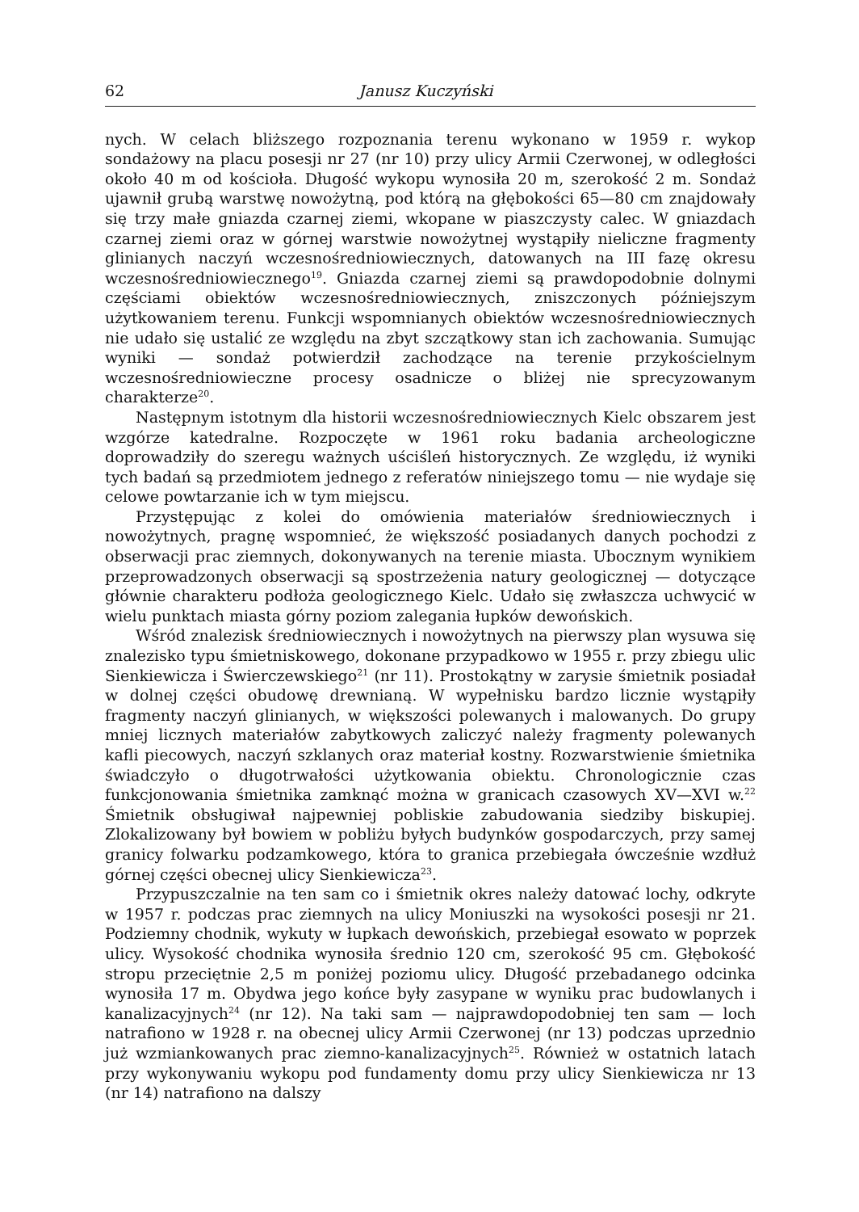62 Janusz Kuczyński
nych. W celach bliższego rozpoznania terenu wykonano w 1959 r. wykop sondażowy na placu posesji nr 27 (nr 10) przy ulicy Armii Czerwonej, w odległości około 40 m od kościoła. Długość wykopu wynosiła 20 m, szerokość 2 m. Sondaż ujawnił grubą warstwę nowożytną, pod którą na głębokości 65—80 cm znajdowały się trzy małe gniazda czarnej ziemi, wkopane w piaszczysty calec. W gniazdach czarnej ziemi oraz w górnej warstwie nowożytnej wystąpiły nieliczne fragmenty glinianych naczyń wczesnośredniowiecznych, datowanych na III fazę okresu wczesnośredniowiecznego<sup>19</sup>. Gniazda czarnej ziemi są prawdopodobnie dolnymi częściami obiektów wczesnośredniowiecznych, zniszczonych późniejszym użytkowaniem terenu. Funkcji wspomnianych obiektów wczesnośredniowiecznych nie udało się ustalić ze względu na zbyt szczątkowy stan ich zachowania. Sumując wyniki — sondaż potwierdził zachodzące na terenie przykościelnym wczesnośredniowieczne procesy osadnicze o bliżej nie sprecyzowanym charakterze<sup>20</sup>.
Następnym istotnym dla historii wczesnośredniowiecznych Kielc obszarem jest wzgórze katedralne. Rozpoczęte w 1961 roku badania archeologiczne doprowadziły do szeregu ważnych uściśleń historycznych. Ze względu, iż wyniki tych badań są przedmiotem jednego z referatów niniejszego tomu — nie wydaje się celowe powtarzanie ich w tym miejscu.
Przystępując z kolei do omówienia materiałów średniowiecznych i nowożytnych, pragnę wspomnieć, że większość posiadanych danych pochodzi z obserwacji prac ziemnych, dokonywanych na terenie miasta. Ubocznym wynikiem przeprowadzonych obserwacji są spostrzeżenia natury geologicznej — dotyczące głównie charakteru podłoża geologicznego Kielc. Udało się zwłaszcza uchwycić w wielu punktach miasta górny poziom zalegania łupków dewońskich.
Wśród znalezisk średniowiecznych i nowożytnych na pierwszy plan wysuwa się znalezisko typu śmietniskowego, dokonane przypadkowo w 1955 r. przy zbiegu ulic Sienkiewicza i Świerczewskiego<sup>21</sup> (nr 11). Prostokątny w zarysie śmietnik posiadał w dolnej części obudowę drewnianą. W wypełnisku bardzo licznie wystąpiły fragmenty naczyń glinianych, w większości polewanych i malowanych. Do grupy mniej licznych materiałów zabytkowych zaliczyć należy fragmenty polewanych kafli piecowych, naczyń szklanych oraz materiał kostny. Rozwarstwienie śmietnika świadczyło o długotrwałości użytkowania obiektu. Chronologicznie czas funkcjonowania śmietnika zamknąć można w granicach czasowych XV—XVI w.<sup>22</sup> Śmietnik obsługiwał najpewniej poblis­kie zabudowania siedziby biskupiej. Zlokalizowany był bowiem w pobliżu byłych budynków gospodarczych, przy samej granicy folwarku podzamkowego, która to granica przebiegała ówcześnie wzdłuż górnej części obecnej ulicy Sienkiewicza<sup>23</sup>.
Przypuszczalnie na ten sam co i śmietnik okres należy datować lochy, odkryte w 1957 r. podczas prac ziemnych na ulicy Moniuszki na wysokości posesji nr 21. Podziemny chodnik, wykuty w łupkach dewońskich, przebiegał esowato w poprzek ulicy. Wysokość chodnika wynosiła średnio 120 cm, szerokość 95 cm. Głębokość stropu przeciętnie 2,5 m poniżej poziomu ulicy. Długość przebadanego odcinka wynosiła 17 m. Obydwa jego końce były zasypane w wyniku prac budowlanych i kanalizacyjnych<sup>24</sup> (nr 12). Na taki sam — najprawdopodobniej ten sam — loch natrafiono w 1928 r. na obecnej ulicy Armii Czerwonej (nr 13) podczas uprzednio już wzmiankowanych prac ziemno-kanalizacyjnych<sup>25</sup>. Również w ostatnich latach przy wykonywaniu wykopu pod fundamenty domu przy ulicy Sienkiewicza nr 13 (nr 14) natrafiono na dalszy